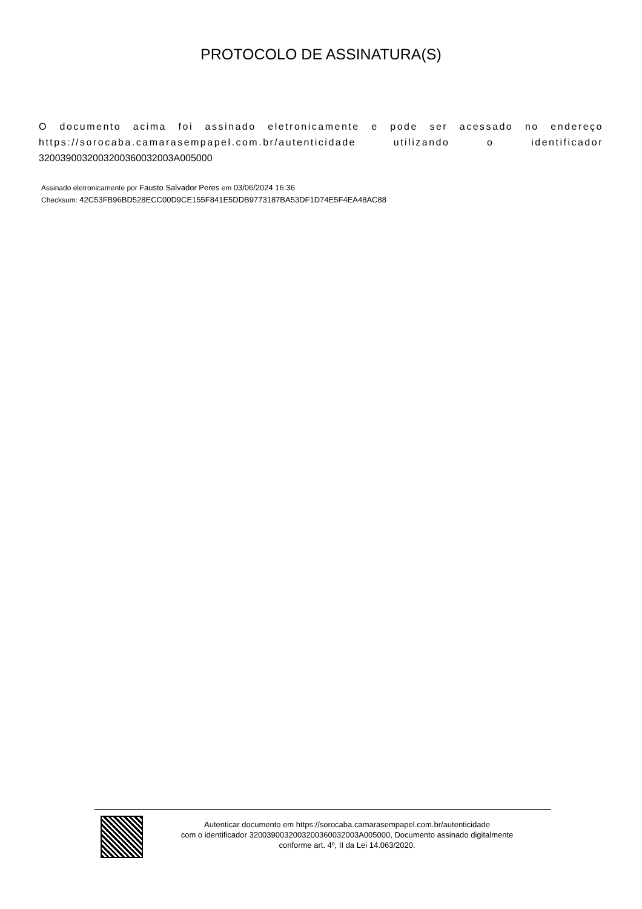PROTOCOLO DE ASSINATURA(S)
O documento acima foi assinado eletronicamente e pode ser acessado no endereço https://sorocaba.camarasempapel.com.br/autenticidade utilizando o identificador 320039003200320036003200​3A005000
Assinado eletronicamente por Fausto Salvador Peres em 03/06/2024 16:36
Checksum: 42C53FB96BD528ECC00D9CE155F841E5DDB9773187BA53DF1D74E5F4EA48AC88
Autenticar documento em https://sorocaba.camarasempapel.com.br/autenticidade
com o identificador 3200390032003200360032003A005000, Documento assinado digitalmente
conforme art. 4º, II da Lei 14.063/2020.